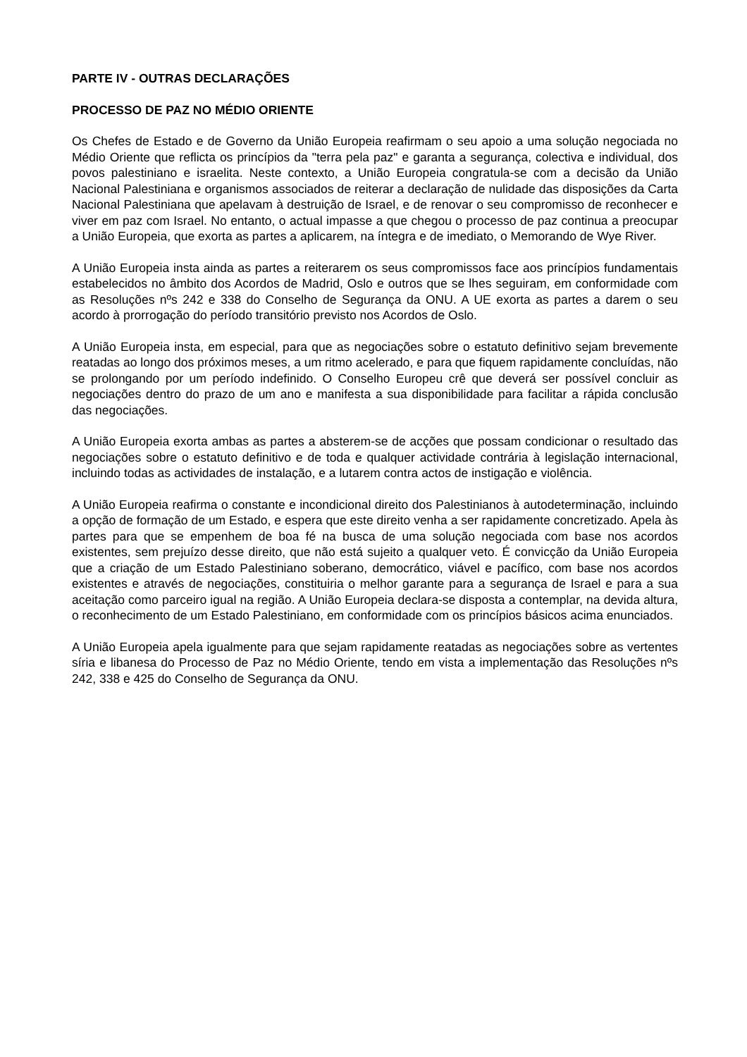PARTE IV - OUTRAS DECLARAÇÕES
PROCESSO DE PAZ NO MÉDIO ORIENTE
Os Chefes de Estado e de Governo da União Europeia reafirmam o seu apoio a uma solução negociada no Médio Oriente que reflicta os princípios da "terra pela paz" e garanta a segurança, colectiva e individual, dos povos palestiniano e israelita. Neste contexto, a União Europeia congratula-se com a decisão da União Nacional Palestiniana e organismos associados de reiterar a declaração de nulidade das disposições da Carta Nacional Palestiniana que apelavam à destruição de Israel, e de renovar o seu compromisso de reconhecer e viver em paz com Israel. No entanto, o actual impasse a que chegou o processo de paz continua a preocupar a União Europeia, que exorta as partes a aplicarem, na íntegra e de imediato, o Memorando de Wye River.
A União Europeia insta ainda as partes a reiterarem os seus compromissos face aos princípios fundamentais estabelecidos no âmbito dos Acordos de Madrid, Oslo e outros que se lhes seguiram, em conformidade com as Resoluções nºs 242 e 338 do Conselho de Segurança da ONU. A UE exorta as partes a darem o seu acordo à prorrogação do período transitório previsto nos Acordos de Oslo.
A União Europeia insta, em especial, para que as negociações sobre o estatuto definitivo sejam brevemente reatadas ao longo dos próximos meses, a um ritmo acelerado, e para que fiquem rapidamente concluídas, não se prolongando por um período indefinido. O Conselho Europeu crê que deverá ser possível concluir as negociações dentro do prazo de um ano e manifesta a sua disponibilidade para facilitar a rápida conclusão das negociações.
A União Europeia exorta ambas as partes a absterem-se de acções que possam condicionar o resultado das negociações sobre o estatuto definitivo e de toda e qualquer actividade contrária à legislação internacional, incluindo todas as actividades de instalação, e a lutarem contra actos de instigação e violência.
A União Europeia reafirma o constante e incondicional direito dos Palestinianos à autodeterminação, incluindo a opção de formação de um Estado, e espera que este direito venha a ser rapidamente concretizado. Apela às partes para que se empenhem de boa fé na busca de uma solução negociada com base nos acordos existentes, sem prejuízo desse direito, que não está sujeito a qualquer veto. É convicção da União Europeia que a criação de um Estado Palestiniano soberano, democrático, viável e pacífico, com base nos acordos existentes e através de negociações, constituiria o melhor garante para a segurança de Israel e para a sua aceitação como parceiro igual na região. A União Europeia declara-se disposta a contemplar, na devida altura, o reconhecimento de um Estado Palestiniano, em conformidade com os princípios básicos acima enunciados.
A União Europeia apela igualmente para que sejam rapidamente reatadas as negociações sobre as vertentes síria e libanesa do Processo de Paz no Médio Oriente, tendo em vista a implementação das Resoluções nºs 242, 338 e 425 do Conselho de Segurança da ONU.